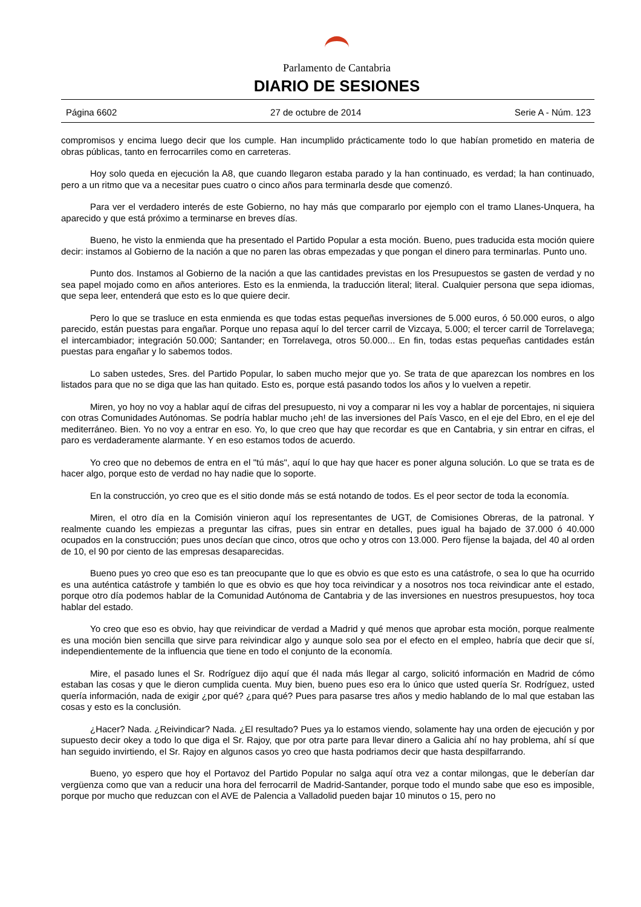Parlamento de Cantabria
DIARIO DE SESIONES
Página 6602 27 de octubre de 2014 Serie A - Núm. 123
compromisos y encima luego decir que los cumple. Han incumplido prácticamente todo lo que habían prometido en materia de obras públicas, tanto en ferrocarriles como en carreteras.
Hoy solo queda en ejecución la A8, que cuando llegaron estaba parado y la han continuado, es verdad; la han continuado, pero a un ritmo que va a necesitar pues cuatro o cinco años para terminarla desde que comenzó.
Para ver el verdadero interés de este Gobierno, no hay más que compararlo por ejemplo con el tramo Llanes-Unquera, ha aparecido y que está próximo a terminarse en breves días.
Bueno, he visto la enmienda que ha presentado el Partido Popular a esta moción. Bueno, pues traducida esta moción quiere decir: instamos al Gobierno de la nación a que no paren las obras empezadas y que pongan el dinero para terminarlas. Punto uno.
Punto dos. Instamos al Gobierno de la nación a que las cantidades previstas en los Presupuestos se gasten de verdad y no sea papel mojado como en años anteriores. Esto es la enmienda, la traducción literal; literal. Cualquier persona que sepa idiomas, que sepa leer, entenderá que esto es lo que quiere decir.
Pero lo que se trasluce en esta enmienda es que todas estas pequeñas inversiones de 5.000 euros, ó 50.000 euros, o algo parecido, están puestas para engañar. Porque uno repasa aquí lo del tercer carril de Vizcaya, 5.000; el tercer carril de Torrelavega; el intercambiador; integración 50.000; Santander; en Torrelavega, otros 50.000... En fin, todas estas pequeñas cantidades están puestas para engañar y lo sabemos todos.
Lo saben ustedes, Sres. del Partido Popular, lo saben mucho mejor que yo. Se trata de que aparezcan los nombres en los listados para que no se diga que las han quitado. Esto es, porque está pasando todos los años y lo vuelven a repetir.
Miren, yo hoy no voy a hablar aquí de cifras del presupuesto, ni voy a comparar ni les voy a hablar de porcentajes, ni siquiera con otras Comunidades Autónomas. Se podría hablar mucho ¡eh! de las inversiones del País Vasco, en el eje del Ebro, en el eje del mediterráneo. Bien. Yo no voy a entrar en eso. Yo, lo que creo que hay que recordar es que en Cantabria, y sin entrar en cifras, el paro es verdaderamente alarmante. Y en eso estamos todos de acuerdo.
Yo creo que no debemos de entra en el "tú más", aquí lo que hay que hacer es poner alguna solución. Lo que se trata es de hacer algo, porque esto de verdad no hay nadie que lo soporte.
En la construcción, yo creo que es el sitio donde más se está notando de todos. Es el peor sector de toda la economía.
Miren, el otro día en la Comisión vinieron aquí los representantes de UGT, de Comisiones Obreras, de la patronal. Y realmente cuando les empiezas a preguntar las cifras, pues sin entrar en detalles, pues igual ha bajado de 37.000 ó 40.000 ocupados en la construcción; pues unos decían que cinco, otros que ocho y otros con 13.000. Pero fíjense la bajada, del 40 al orden de 10, el 90 por ciento de las empresas desaparecidas.
Bueno pues yo creo que eso es tan preocupante que lo que es obvio es que esto es una catástrofe, o sea lo que ha ocurrido es una auténtica catástrofe y también lo que es obvio es que hoy toca reivindicar y a nosotros nos toca reivindicar ante el estado, porque otro día podemos hablar de la Comunidad Autónoma de Cantabria y de las inversiones en nuestros presupuestos, hoy toca hablar del estado.
Yo creo que eso es obvio, hay que reivindicar de verdad a Madrid y qué menos que aprobar esta moción, porque realmente es una moción bien sencilla que sirve para reivindicar algo y aunque solo sea por el efecto en el empleo, habría que decir que sí, independientemente de la influencia que tiene en todo el conjunto de la economía.
Mire, el pasado lunes el Sr. Rodríguez dijo aquí que él nada más llegar al cargo, solicitó información en Madrid de cómo estaban las cosas y que le dieron cumplida cuenta. Muy bien, bueno pues eso era lo único que usted quería Sr. Rodríguez, usted quería información, nada de exigir ¿por qué? ¿para qué? Pues para pasarse tres años y medio hablando de lo mal que estaban las cosas y esto es la conclusión.
¿Hacer? Nada. ¿Reivindicar? Nada. ¿El resultado? Pues ya lo estamos viendo, solamente hay una orden de ejecución y por supuesto decir okey a todo lo que diga el Sr. Rajoy, que por otra parte para llevar dinero a Galicia ahí no hay problema, ahí sí que han seguido invirtiendo, el Sr. Rajoy en algunos casos yo creo que hasta podriamos decir que hasta despilfarrando.
Bueno, yo espero que hoy el Portavoz del Partido Popular no salga aquí otra vez a contar milongas, que le deberían dar vergüenza como que van a reducir una hora del ferrocarril de Madrid-Santander, porque todo el mundo sabe que eso es imposible, porque por mucho que reduzcan con el AVE de Palencia a Valladolid pueden bajar 10 minutos o 15, pero no